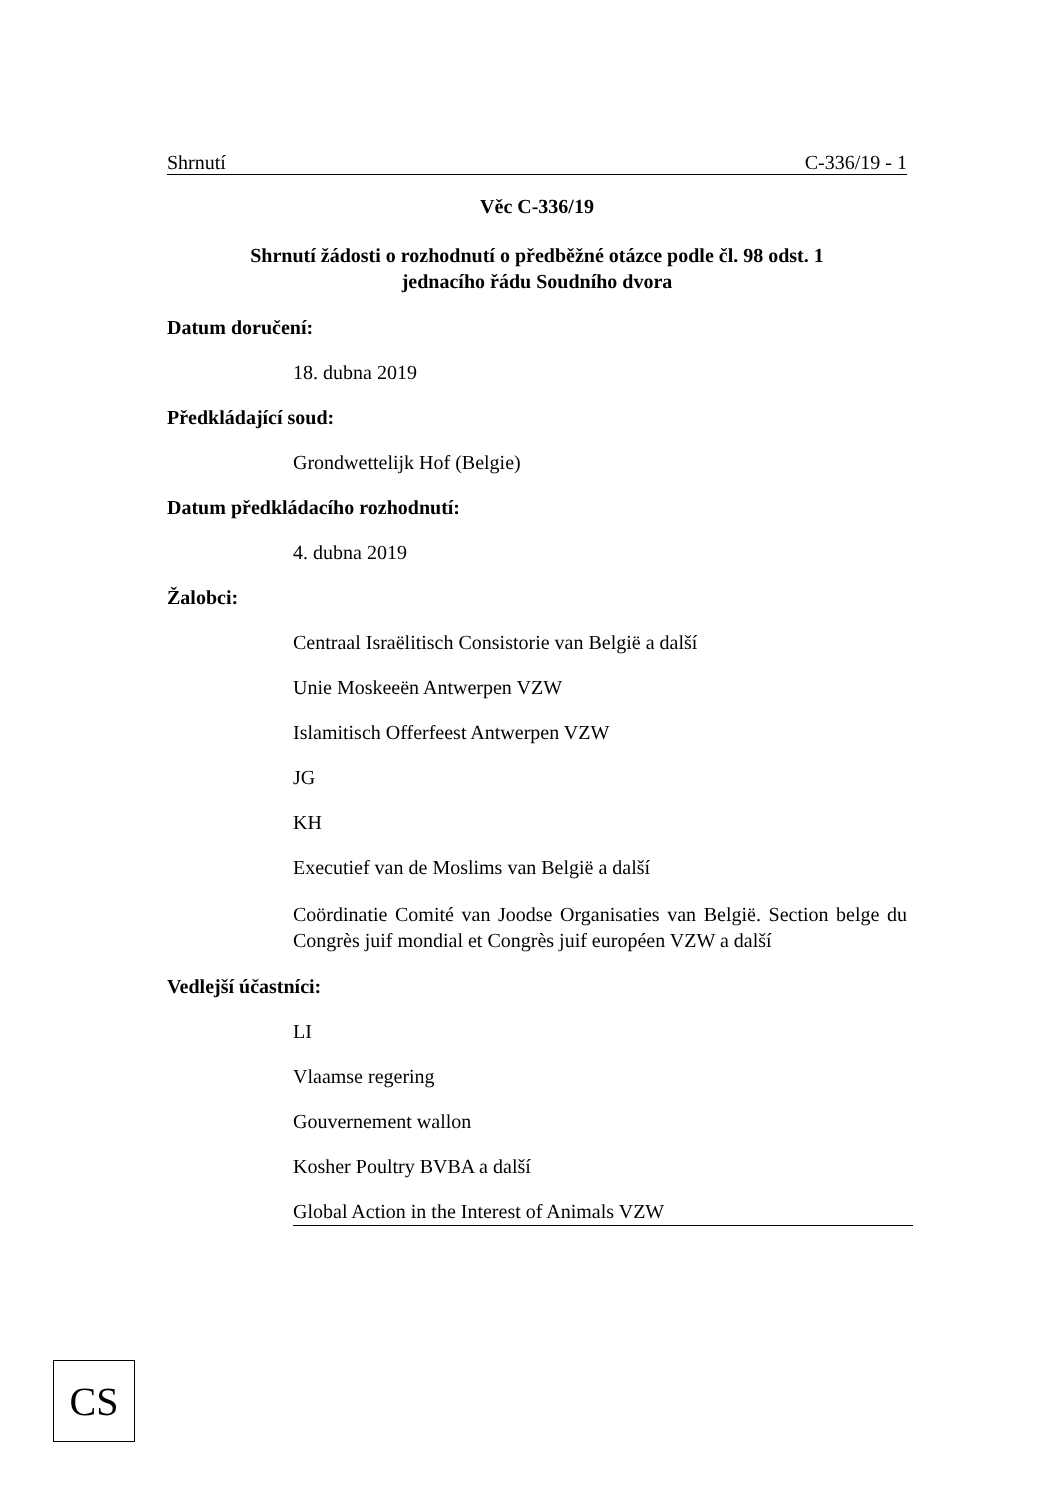Shrnutí C-336/19 - 1
Věc C-336/19
Shrnutí žádosti o rozhodnutí o předběžné otázce podle čl. 98 odst. 1
jednacího řádu Soudního dvora
Datum doručení:
18. dubna 2019
Předkládající soud:
Grondwettelijk Hof (Belgie)
Datum předkládacího rozhodnutí:
4. dubna 2019
Žalobci:
Centraal Israëlitisch Consistorie van België a další
Unie Moskeeën Antwerpen VZW
Islamitisch Offerfeest Antwerpen VZW
JG
KH
Executief van de Moslims van België a další
Coördinatie Comité van Joodse Organisaties van België. Section belge du Congrès juif mondial et Congrès juif européen VZW a další
Vedlejší účastníci:
LI
Vlaamse regering
Gouvernement wallon
Kosher Poultry BVBA a další
Global Action in the Interest of Animals VZW
CS